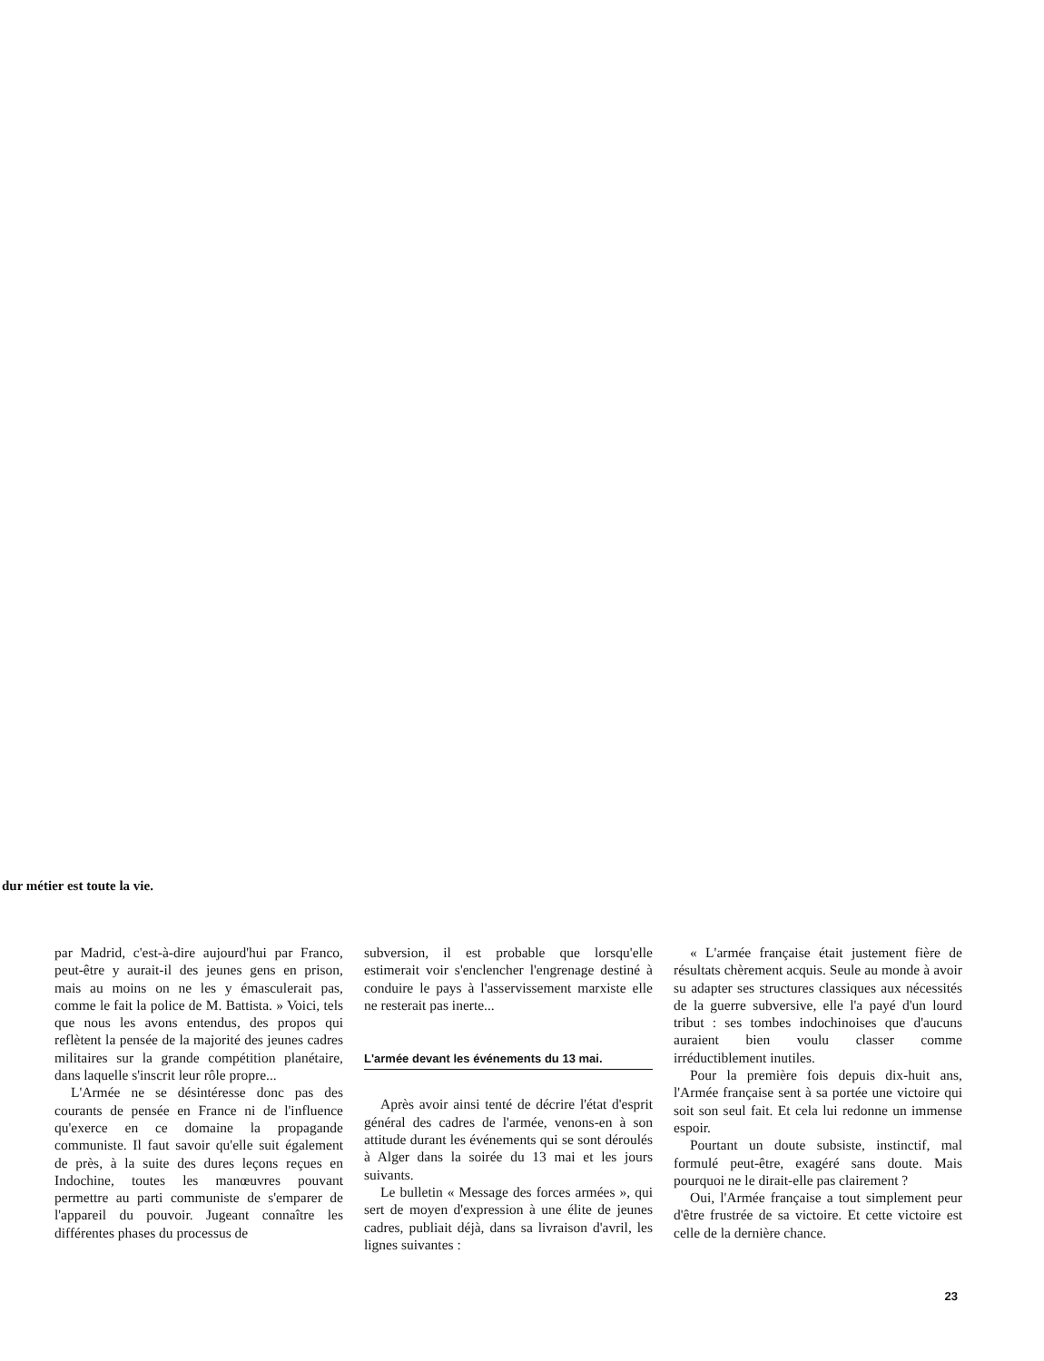dur métier est toute la vie.
par Madrid, c'est-à-dire aujourd'hui par Franco, peut-être y aurait-il des jeunes gens en prison, mais au moins on ne les y émasculerait pas, comme le fait la police de M. Battista. » Voici, tels que nous les avons entendus, des propos qui reflètent la pensée de la majorité des jeunes cadres militaires sur la grande compétition planétaire, dans laquelle s'inscrit leur rôle propre...
L'Armée ne se désintéresse donc pas des courants de pensée en France ni de l'influence qu'exerce en ce domaine la propagande communiste. Il faut savoir qu'elle suit également de près, à la suite des dures leçons reçues en Indochine, toutes les manœuvres pouvant permettre au parti communiste de s'emparer de l'appareil du pouvoir. Jugeant connaître les différentes phases du processus de
subversion, il est probable que lorsqu'elle estimerait voir s'enclencher l'engrenage destiné à conduire le pays à l'asservissement marxiste elle ne resterait pas inerte...
L'armée devant les événements du 13 mai.
Après avoir ainsi tenté de décrire l'état d'esprit général des cadres de l'armée, venons-en à son attitude durant les événements qui se sont déroulés à Alger dans la soirée du 13 mai et les jours suivants.
Le bulletin « Message des forces armées », qui sert de moyen d'expression à une élite de jeunes cadres, publiait déjà, dans sa livraison d'avril, les lignes suivantes :
« L'armée française était justement fière de résultats chèrement acquis. Seule au monde à avoir su adapter ses structures classiques aux nécessités de la guerre subversive, elle l'a payé d'un lourd tribut : ses tombes indochinoises que d'aucuns auraient bien voulu classer comme irréductiblement inutiles.
Pour la première fois depuis dix-huit ans, l'Armée française sent à sa portée une victoire qui soit son seul fait. Et cela lui redonne un immense espoir.
Pourtant un doute subsiste, instinctif, mal formulé peut-être, exagéré sans doute. Mais pourquoi ne le dirait-elle pas clairement ?
Oui, l'Armée française a tout simplement peur d'être frustrée de sa victoire. Et cette victoire est celle de la dernière chance.
23